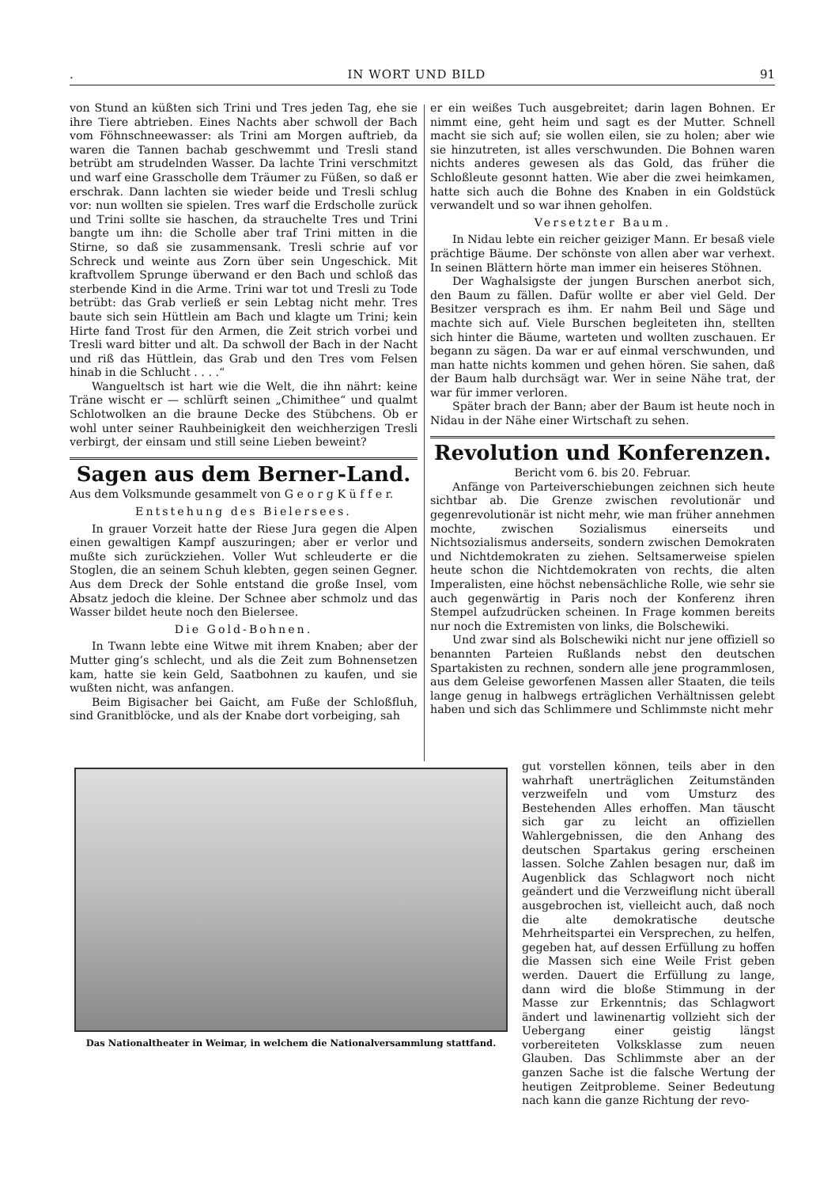. IN WORT UND BILD 91
von Stund an küßten sich Trini und Tres jeden Tag, ehe sie ihre Tiere abtrieben. Eines Nachts aber schwoll der Bach vom Föhnschneewasser: als Trini am Morgen auftrieb, da waren die Tannen bachab geschwemmt und Tresli stand betrübt am strudelnden Wasser. Da lachte Trini verschmitzt und warf eine Grasscholle dem Träumer zu Füßen, so daß er erschrak. Dann lachten sie wieder beide und Tresli schlug vor: nun wollten sie spielen. Tres warf die Erdscholle zurück und Trini sollte sie haschen, da strauchelte Tres und Trini bangte um ihn: die Scholle aber traf Trini mitten in die Stirne, so daß sie zusammensank. Tresli schrie auf vor Schreck und weinte aus Zorn über sein Ungeschick. Mit kraftvollem Sprunge überwand er den Bach und schloß das sterbende Kind in die Arme. Trini war tot und Tresli zu Tode betrübt: das Grab verließ er sein Lebtag nicht mehr. Tres baute sich sein Hüttlein am Bach und klagte um Trini; kein Hirte fand Trost für den Armen, die Zeit strich vorbei und Tresli ward bitter und alt. Da schwoll der Bach in der Nacht und riß das Hüttlein, das Grab und den Tres vom Felsen hinab in die Schlucht . . . .“
Wangueltsch ist hart wie die Welt, die ihn nährt: keine Träne wischt er — schlürft seinen „Chimithee“ und qualmt Schlotwolken an die braune Decke des Stübchens. Ob er wohl unter seiner Rauhbeinigkeit den weichherzigen Tresli verbirgt, der einsam und still seine Lieben beweint?
Sagen aus dem Berner-Land.
Aus dem Volksmunde gesammelt von G e o r g K ü f f e r.
Entstehung des Bielersees.
In grauer Vorzeit hatte der Riese Jura gegen die Alpen einen gewaltigen Kampf auszuringen; aber er verlor und mußte sich zurückziehen. Voller Wut schleuderte er die Stoglen, die an seinem Schuh klebten, gegen seinen Gegner. Aus dem Dreck der Sohle entstand die große Insel, vom Absatz jedoch die kleine. Der Schnee aber schmolz und das Wasser bildet heute noch den Bielersee.
Die Gold-Bohnen.
In Twann lebte eine Witwe mit ihrem Knaben; aber der Mutter ging’s schlecht, und als die Zeit zum Bohnensetzen kam, hatte sie kein Geld, Saatbohnen zu kaufen, und sie wußten nicht, was anfangen.
Beim Bigisacher bei Gaicht, am Fuße der Schloßfluh, sind Granitblöcke, und als der Knabe dort vorbeiging, sah
er ein weißes Tuch ausgebreitet; darin lagen Bohnen. Er nimmt eine, geht heim und sagt es der Mutter. Schnell macht sie sich auf; sie wollen eilen, sie zu holen; aber wie sie hinzutreten, ist alles verschwunden. Die Bohnen waren nichts anderes gewesen als das Gold, das früher die Schloßleute gesonnt hatten. Wie aber die zwei heimkamen, hatte sich auch die Bohne des Knaben in ein Goldstück verwandelt und so war ihnen geholfen.
Versetzter Baum.
In Nidau lebte ein reicher geiziger Mann. Er besaß viele prächtige Bäume. Der schönste von allen aber war verhext. In seinen Blättern hörte man immer ein heiseres Stöhnen.
Der Waghalsigste der jungen Burschen anerbot sich, den Baum zu fällen. Dafür wollte er aber viel Geld. Der Besitzer versprach es ihm. Er nahm Beil und Säge und machte sich auf. Viele Burschen begleiteten ihn, stellten sich hinter die Bäume, warteten und wollten zuschauen. Er begann zu sägen. Da war er auf einmal verschwunden, und man hatte nichts kommen und gehen hören. Sie sahen, daß der Baum halb durchsägt war. Wer in seine Nähe trat, der war für immer verloren.
Später brach der Bann; aber der Baum ist heute noch in Nidau in der Nähe einer Wirtschaft zu sehen.
Revolution und Konferenzen.
Bericht vom 6. bis 20. Februar.
Anfänge von Parteiverschiebungen zeichnen sich heute sichtbar ab. Die Grenze zwischen revolutionär und gegenrevolutionär ist nicht mehr, wie man früher annehmen mochte, zwischen Sozialismus einerseits und Nichtsozialismus anderseits, sondern zwischen Demokraten und Nichtdemokraten zu ziehen. Seltsamerweise spielen heute schon die Nichtdemokraten von rechts, die alten Imperalisten, eine höchst nebensächliche Rolle, wie sehr sie auch gegenwärtig in Paris noch der Konferenz ihren Stempel aufzudrücken scheinen. In Frage kommen bereits nur noch die Extremisten von links, die Bolschewiki.
Und zwar sind als Bolschewiki nicht nur jene offiziell so benannten Parteien Rußlands nebst den deutschen Spartakisten zu rechnen, sondern alle jene programmlosen, aus dem Geleise geworfenen Massen aller Staaten, die teils lange genug in halbwegs erträglichen Verhältnissen gelebt haben und sich das Schlimmere und Schlimmste nicht mehr
gut vorstellen können, teils aber in den wahrhaft unerträglichen Zeitumständen verzweifeln und vom Umsturz des Bestehenden Alles erhoffen. Man täuscht sich gar zu leicht an offiziellen Wahlergebnissen, die den Anhang des deutschen Spartakus gering erscheinen lassen. Solche Zahlen besagen nur, daß im Augenblick das Schlagwort noch nicht geändert und die Verzweiflung nicht überall ausgebrochen ist, vielleicht auch, daß noch die alte demokratische deutsche Mehrheitspartei ein Versprechen, zu helfen, gegeben hat, auf dessen Erfüllung zu hoffen die Massen sich eine Weile Frist geben werden. Dauert die Erfüllung zu lange, dann wird die bloße Stimmung in der Masse zur Erkenntnis; das Schlagwort ändert und lawinenartig vollzieht sich der Uebergang einer geistig längst vorbereiteten Volksklasse zum neuen Glauben. Das Schlimmste aber an der ganzen Sache ist die falsche Wertung der heutigen Zeitprobleme. Seiner Bedeutung nach kann die ganze Richtung der revo-
Das Nationaltheater in Weimar, in welchem die Nationalversammlung stattfand.